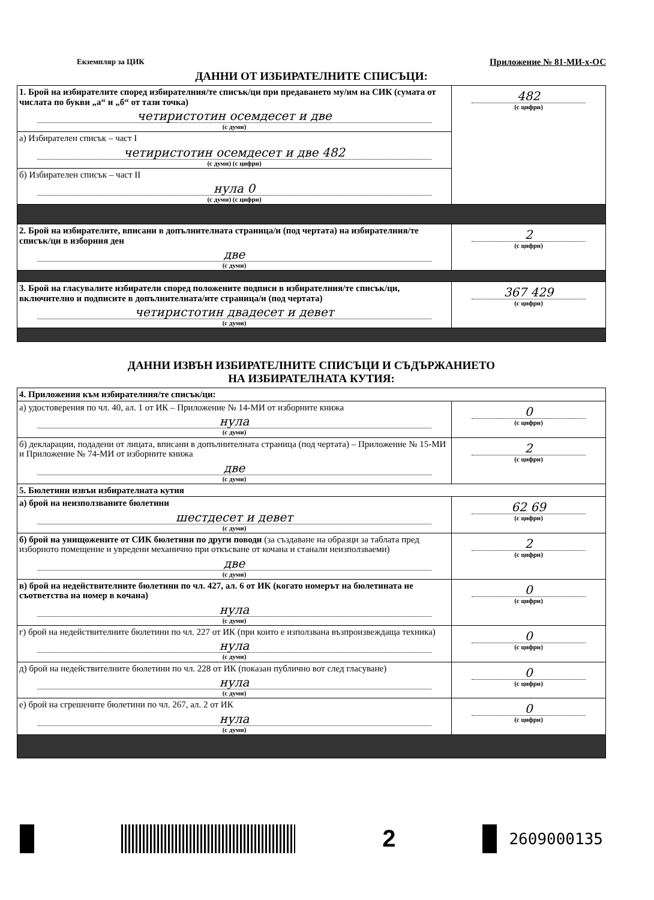Екземпляр за ЦИК Приложение № 81-МИ-х-ОС
ДАННИ ОТ ИЗБИРАТЕЛНИТЕ СПИСЪЦИ:
| 1. Брой на избирателите според избирателния/те списък/ци при предаването му/им на СИК (сумата от числата по букви „а“ и „б“ от тази точка) четиристотин осемдесет и две (с думи) | 482 (с цифри) |
| а) Избирателен списък – част I четиристотин осемдесет и две 482 (с думи) (с цифри) | |
| б) Избирателен списък – част II нула 0 (с думи) (с цифри) | |
| 2. Брой на избирателите, вписани в допълнителната страница/и (под чертата) на избирателния/те списък/ци в изборния ден две (с думи) | 2 (с цифри) |
| 3. Брой на гласувалите избиратели според положените подписи в избирателния/те списък/ци, включително и подписите в допълнителната/ите страница/и (под чертата) четиристотин двадесет и девет (с думи) | 367 429 (с цифри) |
ДАННИ ИЗВЪН ИЗБИРАТЕЛНИТЕ СПИСЪЦИ И СЪДЪРЖАНИЕТО
НА ИЗБИРАТЕЛНАТА КУТИЯ:
| 4. Приложения към избирателния/те списък/ци: | |
| а) удостоверения по чл. 40, ал. 1 от ИК – Приложение № 14-МИ от изборните книжа нула (с думи) | 0 (с цифри) |
| б) декларации, подадени от лицата, вписани в допълнителната страница (под чертата) – Приложение № 15-МИ и Приложение № 74-МИ от изборните книжа две (с думи) | 2 (с цифри) |
| 5. Бюлетини извън избирателната кутия | |
| а) брой на неизползваните бюлетини шестдесет и девет (с думи) | 62 69 (с цифри) |
| б) брой на унищожените от СИК бюлетини по други поводи (за създаване на образци за таблата пред изборното помещение и увредени механично при откъсване от кочана и станали неизползваеми) две (с думи) | 2 (с цифри) |
| в) брой на недействителните бюлетини по чл. 427, ал. 6 от ИК (когато номерът на бюлетината не съответства на номер в кочана) нула (с думи) | 0 (с цифри) |
| г) брой на недействителните бюлетини по чл. 227 от ИК (при които е използвана възпроизвеждаща техника) нула (с думи) | 0 (с цифри) |
| д) брой на недействителните бюлетини по чл. 228 от ИК (показан публично вот след гласуване) нула (с думи) | 0 (с цифри) |
| е) брой на сгрешените бюлетини по чл. 267, ал. 2 от ИК нула (с думи) | 0 (с цифри) |
2
2609000135